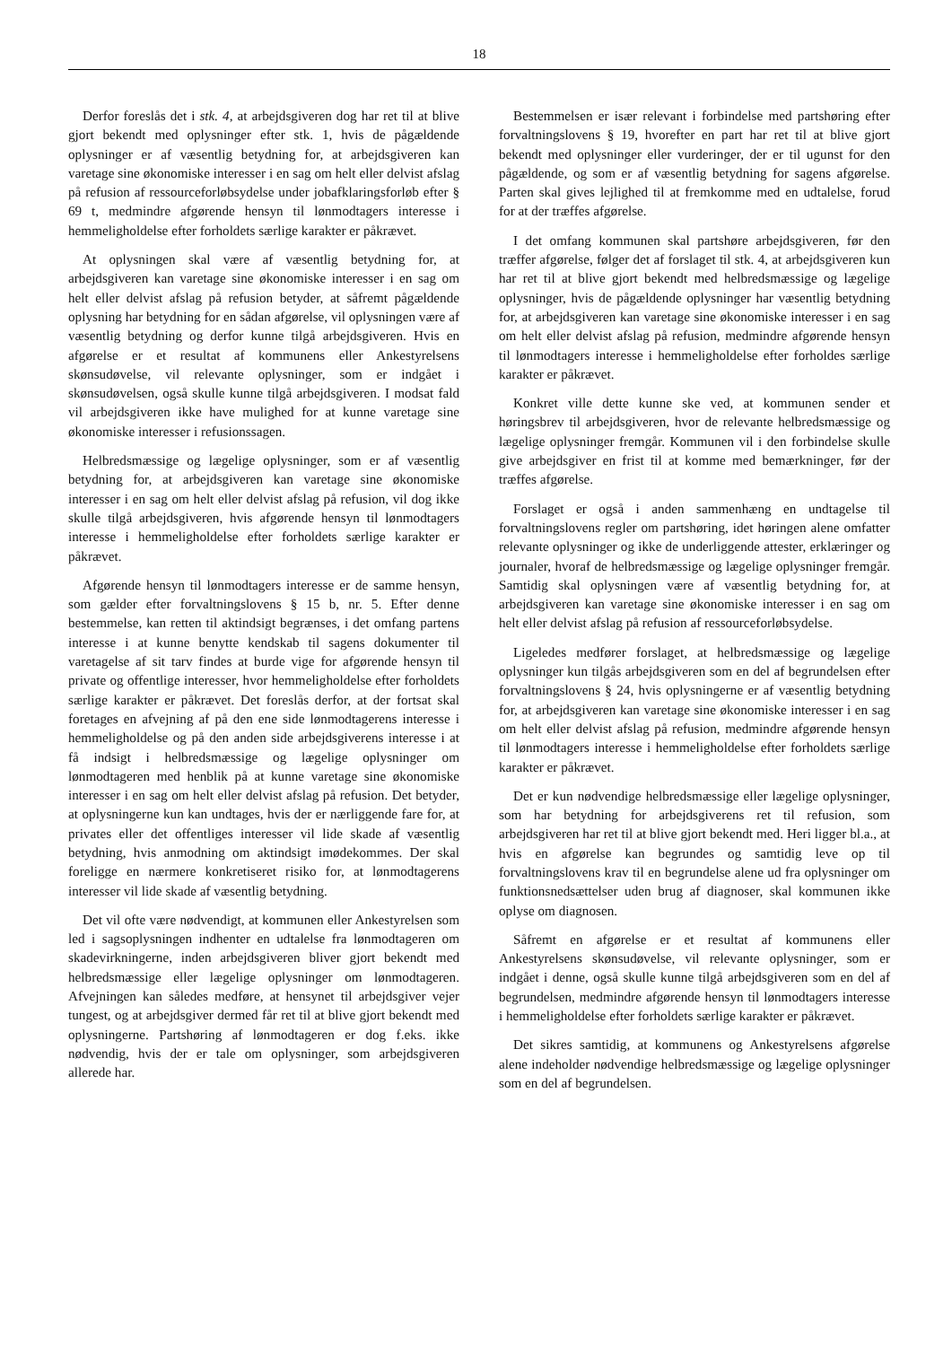18
Derfor foreslås det i stk. 4, at arbejdsgiveren dog har ret til at blive gjort bekendt med oplysninger efter stk. 1, hvis de pågældende oplysninger er af væsentlig betydning for, at arbejdsgiveren kan varetage sine økonomiske interesser i en sag om helt eller delvist afslag på refusion af ressourceforløbsydelse under jobafklaringsforløb efter § 69 t, medmindre afgørende hensyn til lønmodtagers interesse i hemmeligholdelse efter forholdets særlige karakter er påkrævet.
At oplysningen skal være af væsentlig betydning for, at arbejdsgiveren kan varetage sine økonomiske interesser i en sag om helt eller delvist afslag på refusion betyder, at såfremt pågældende oplysning har betydning for en sådan afgørelse, vil oplysningen være af væsentlig betydning og derfor kunne tilgå arbejdsgiveren. Hvis en afgørelse er et resultat af kommunens eller Ankestyrelsens skønsudøvelse, vil relevante oplysninger, som er indgået i skønsudøvelsen, også skulle kunne tilgå arbejdsgiveren. I modsat fald vil arbejdsgiveren ikke have mulighed for at kunne varetage sine økonomiske interesser i refusionssagen.
Helbredsmæssige og lægelige oplysninger, som er af væsentlig betydning for, at arbejdsgiveren kan varetage sine økonomiske interesser i en sag om helt eller delvist afslag på refusion, vil dog ikke skulle tilgå arbejdsgiveren, hvis afgørende hensyn til lønmodtagers interesse i hemmeligholdelse efter forholdets særlige karakter er påkrævet.
Afgørende hensyn til lønmodtagers interesse er de samme hensyn, som gælder efter forvaltningslovens § 15 b, nr. 5. Efter denne bestemmelse, kan retten til aktindsigt begrænses, i det omfang partens interesse i at kunne benytte kendskab til sagens dokumenter til varetagelse af sit tarv findes at burde vige for afgørende hensyn til private og offentlige interesser, hvor hemmeligholdelse efter forholdets særlige karakter er påkrævet. Det foreslås derfor, at der fortsat skal foretages en afvejning af på den ene side lønmodtagerens interesse i hemmeligholdelse og på den anden side arbejdsgiverens interesse i at få indsigt i helbredsmæssige og lægelige oplysninger om lønmodtageren med henblik på at kunne varetage sine økonomiske interesser i en sag om helt eller delvist afslag på refusion. Det betyder, at oplysningerne kun kan undtages, hvis der er nærliggende fare for, at privates eller det offentliges interesser vil lide skade af væsentlig betydning, hvis anmodning om aktindsigt imødekommes. Der skal foreligge en nærmere konkretiseret risiko for, at lønmodtagerens interesser vil lide skade af væsentlig betydning.
Det vil ofte være nødvendigt, at kommunen eller Ankestyrelsen som led i sagsoplysningen indhenter en udtalelse fra lønmodtageren om skadevirkningerne, inden arbejdsgiveren bliver gjort bekendt med helbredsmæssige eller lægelige oplysninger om lønmodtageren. Afvejningen kan således medføre, at hensynet til arbejdsgiver vejer tungest, og at arbejdsgiver dermed får ret til at blive gjort bekendt med oplysningerne. Partshøring af lønmodtageren er dog f.eks. ikke nødvendig, hvis der er tale om oplysninger, som arbejdsgiveren allerede har.
Bestemmelsen er især relevant i forbindelse med partshøring efter forvaltningslovens § 19, hvorefter en part har ret til at blive gjort bekendt med oplysninger eller vurderinger, der er til ugunst for den pågældende, og som er af væsentlig betydning for sagens afgørelse. Parten skal gives lejlighed til at fremkomme med en udtalelse, forud for at der træffes afgørelse.
I det omfang kommunen skal partshøre arbejdsgiveren, før den træffer afgørelse, følger det af forslaget til stk. 4, at arbejdsgiveren kun har ret til at blive gjort bekendt med helbredsmæssige og lægelige oplysninger, hvis de pågældende oplysninger har væsentlig betydning for, at arbejdsgiveren kan varetage sine økonomiske interesser i en sag om helt eller delvist afslag på refusion, medmindre afgørende hensyn til lønmodtagers interesse i hemmeligholdelse efter forholdes særlige karakter er påkrævet.
Konkret ville dette kunne ske ved, at kommunen sender et høringsbrev til arbejdsgiveren, hvor de relevante helbredsmæssige og lægelige oplysninger fremgår. Kommunen vil i den forbindelse skulle give arbejdsgiver en frist til at komme med bemærkninger, før der træffes afgørelse.
Forslaget er også i anden sammenhæng en undtagelse til forvaltningslovens regler om partshøring, idet høringen alene omfatter relevante oplysninger og ikke de underliggende attester, erklæringer og journaler, hvoraf de helbredsmæssige og lægelige oplysninger fremgår. Samtidig skal oplysningen være af væsentlig betydning for, at arbejdsgiveren kan varetage sine økonomiske interesser i en sag om helt eller delvist afslag på refusion af ressourceforløbsydelse.
Ligeledes medfører forslaget, at helbredsmæssige og lægelige oplysninger kun tilgås arbejdsgiveren som en del af begrundelsen efter forvaltningslovens § 24, hvis oplysningerne er af væsentlig betydning for, at arbejdsgiveren kan varetage sine økonomiske interesser i en sag om helt eller delvist afslag på refusion, medmindre afgørende hensyn til lønmodtagers interesse i hemmeligholdelse efter forholdets særlige karakter er påkrævet.
Det er kun nødvendige helbredsmæssige eller lægelige oplysninger, som har betydning for arbejdsgiverens ret til refusion, som arbejdsgiveren har ret til at blive gjort bekendt med. Heri ligger bl.a., at hvis en afgørelse kan begrundes og samtidig leve op til forvaltningslovens krav til en begrundelse alene ud fra oplysninger om funktionsnedsættelser uden brug af diagnoser, skal kommunen ikke oplyse om diagnosen.
Såfremt en afgørelse er et resultat af kommunens eller Ankestyrelsens skønsudøvelse, vil relevante oplysninger, som er indgået i denne, også skulle kunne tilgå arbejdsgiveren som en del af begrundelsen, medmindre afgørende hensyn til lønmodtagers interesse i hemmeligholdelse efter forholdets særlige karakter er påkrævet.
Det sikres samtidig, at kommunens og Ankestyrelsens afgørelse alene indeholder nødvendige helbredsmæssige og lægelige oplysninger som en del af begrundelsen.